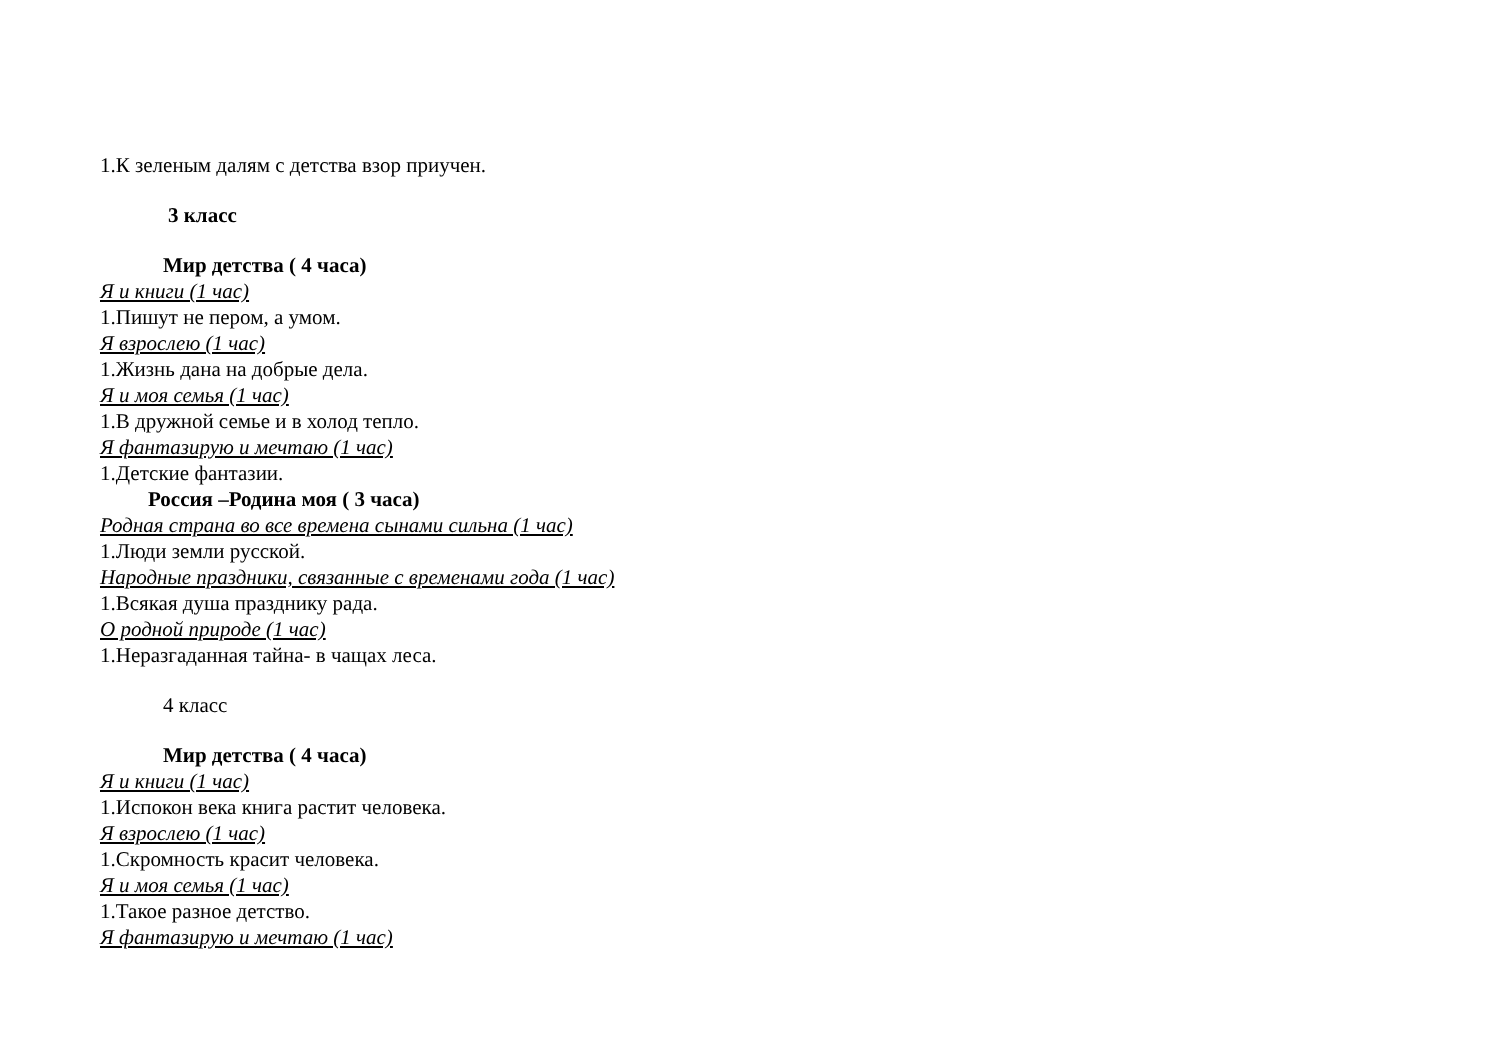1.К зеленым далям с детства взор приучен.
3 класс
Мир детства ( 4 часа)
Я и книги (1 час)
1.Пишут не пером, а умом.
Я взрослею (1 час)
1.Жизнь дана на добрые дела.
Я и моя семья (1 час)
1.В дружной семье и в холод тепло.
Я фантазирую и мечтаю (1 час)
1.Детские фантазии.
Россия –Родина моя ( 3 часа)
Родная страна во все времена сынами сильна (1 час)
1.Люди земли русской.
Народные праздники, связанные с временами года (1 час)
1.Всякая душа празднику рада.
О родной природе (1 час)
1.Неразгаданная тайна- в чащах леса.
4 класс
Мир детства ( 4 часа)
Я и книги (1 час)
1.Испокон века книга растит человека.
Я взрослею (1 час)
1.Скромность красит человека.
Я и моя семья (1 час)
1.Такое разное детство.
Я фантазирую и мечтаю (1 час)